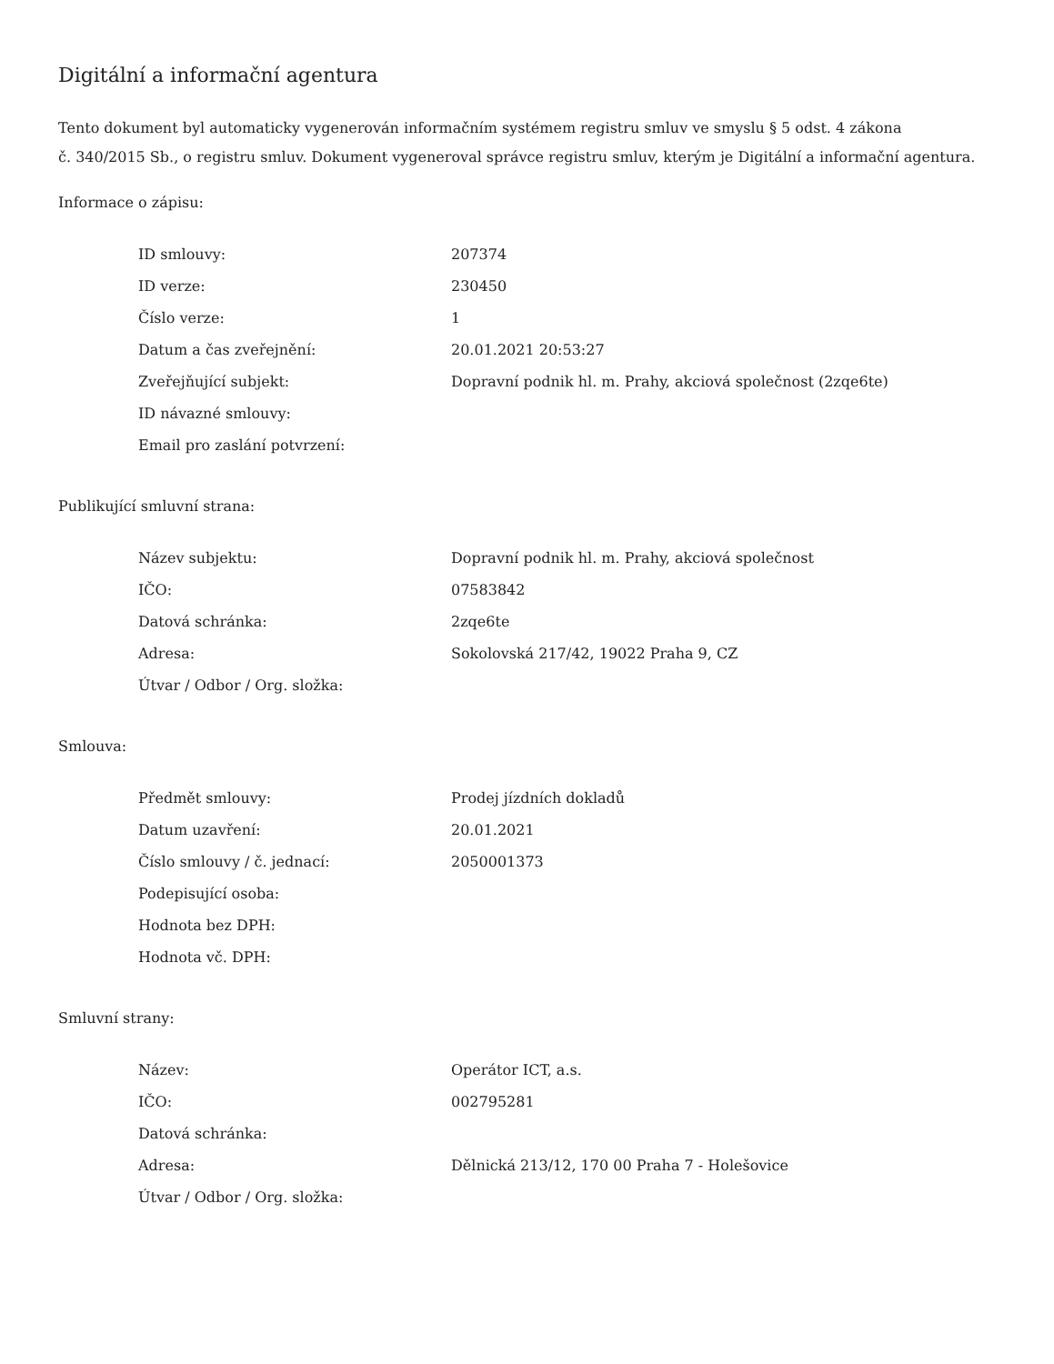Digitální a informační agentura
Tento dokument byl automaticky vygenerován informačním systémem registru smluv ve smyslu § 5 odst. 4 zákona
č. 340/2015 Sb., o registru smluv. Dokument vygeneroval správce registru smluv, kterým je Digitální a informační agentura.
Informace o zápisu:
| ID smlouvy: | 207374 |
| ID verze: | 230450 |
| Číslo verze: | 1 |
| Datum a čas zveřejnění: | 20.01.2021 20:53:27 |
| Zveřejňující subjekt: | Dopravní podnik hl. m. Prahy, akciová společnost (2zqe6te) |
| ID návazné smlouvy: | |
| Email pro zaslání potvrzení: | |
Publikující smluvní strana:
| Název subjektu: | Dopravní podnik hl. m. Prahy, akciová společnost |
| IČO: | 07583842 |
| Datová schránka: | 2zqe6te |
| Adresa: | Sokolovská 217/42, 19022 Praha 9, CZ |
| Útvar / Odbor / Org. složka: | |
Smlouva:
| Předmět smlouvy: | Prodej jízdních dokladů |
| Datum uzavření: | 20.01.2021 |
| Číslo smlouvy / č. jednací: | 2050001373 |
| Podepisující osoba: | |
| Hodnota bez DPH: | |
| Hodnota vč. DPH: | |
Smluvní strany:
| Název: | Operátor ICT, a.s. |
| IČO: | 002795281 |
| Datová schránka: | |
| Adresa: | Dělnická 213/12, 170 00 Praha 7 - Holešovice |
| Útvar / Odbor / Org. složka: | |